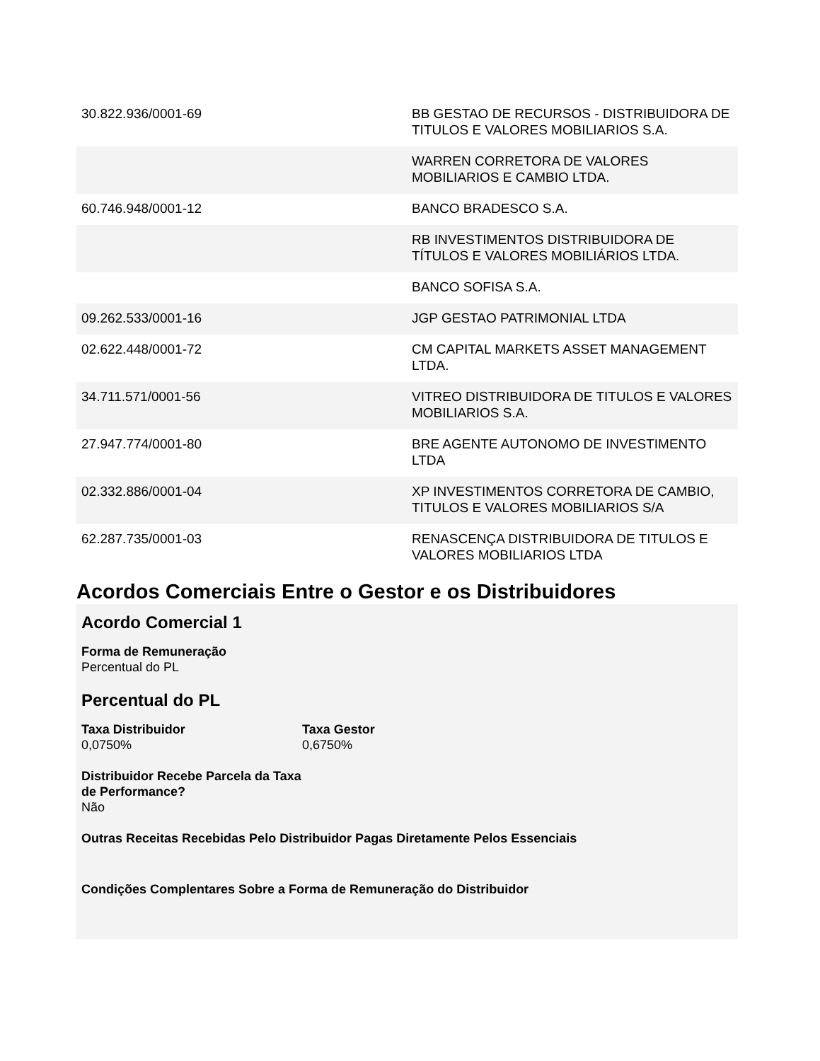| 30.822.936/0001-69 | BB GESTAO DE RECURSOS - DISTRIBUIDORA DE TITULOS E VALORES MOBILIARIOS S.A. |
| | WARREN CORRETORA DE VALORES MOBILIARIOS E CAMBIO LTDA. |
| 60.746.948/0001-12 | BANCO BRADESCO S.A. |
| | RB INVESTIMENTOS DISTRIBUIDORA DE TÍTULOS E VALORES MOBILIÁRIOS LTDA. |
| | BANCO SOFISA S.A. |
| 09.262.533/0001-16 | JGP GESTAO PATRIMONIAL LTDA |
| 02.622.448/0001-72 | CM CAPITAL MARKETS ASSET MANAGEMENT LTDA. |
| 34.711.571/0001-56 | VITREO DISTRIBUIDORA DE TITULOS E VALORES MOBILIARIOS S.A. |
| 27.947.774/0001-80 | BRE AGENTE AUTONOMO DE INVESTIMENTO LTDA |
| 02.332.886/0001-04 | XP INVESTIMENTOS CORRETORA DE CAMBIO, TITULOS E VALORES MOBILIARIOS S/A |
| 62.287.735/0001-03 | RENASCENÇA DISTRIBUIDORA DE TITULOS E VALORES MOBILIARIOS LTDA |
Acordos Comerciais Entre o Gestor e os Distribuidores
Acordo Comercial 1
Forma de Remuneração
Percentual do PL
Percentual do PL
Taxa Distribuidor
0,0750%
Taxa Gestor
0,6750%
Distribuidor Recebe Parcela da Taxa de Performance?
Não
Outras Receitas Recebidas Pelo Distribuidor Pagas Diretamente Pelos Essenciais
Condições Complentares Sobre a Forma de Remuneração do Distribuidor